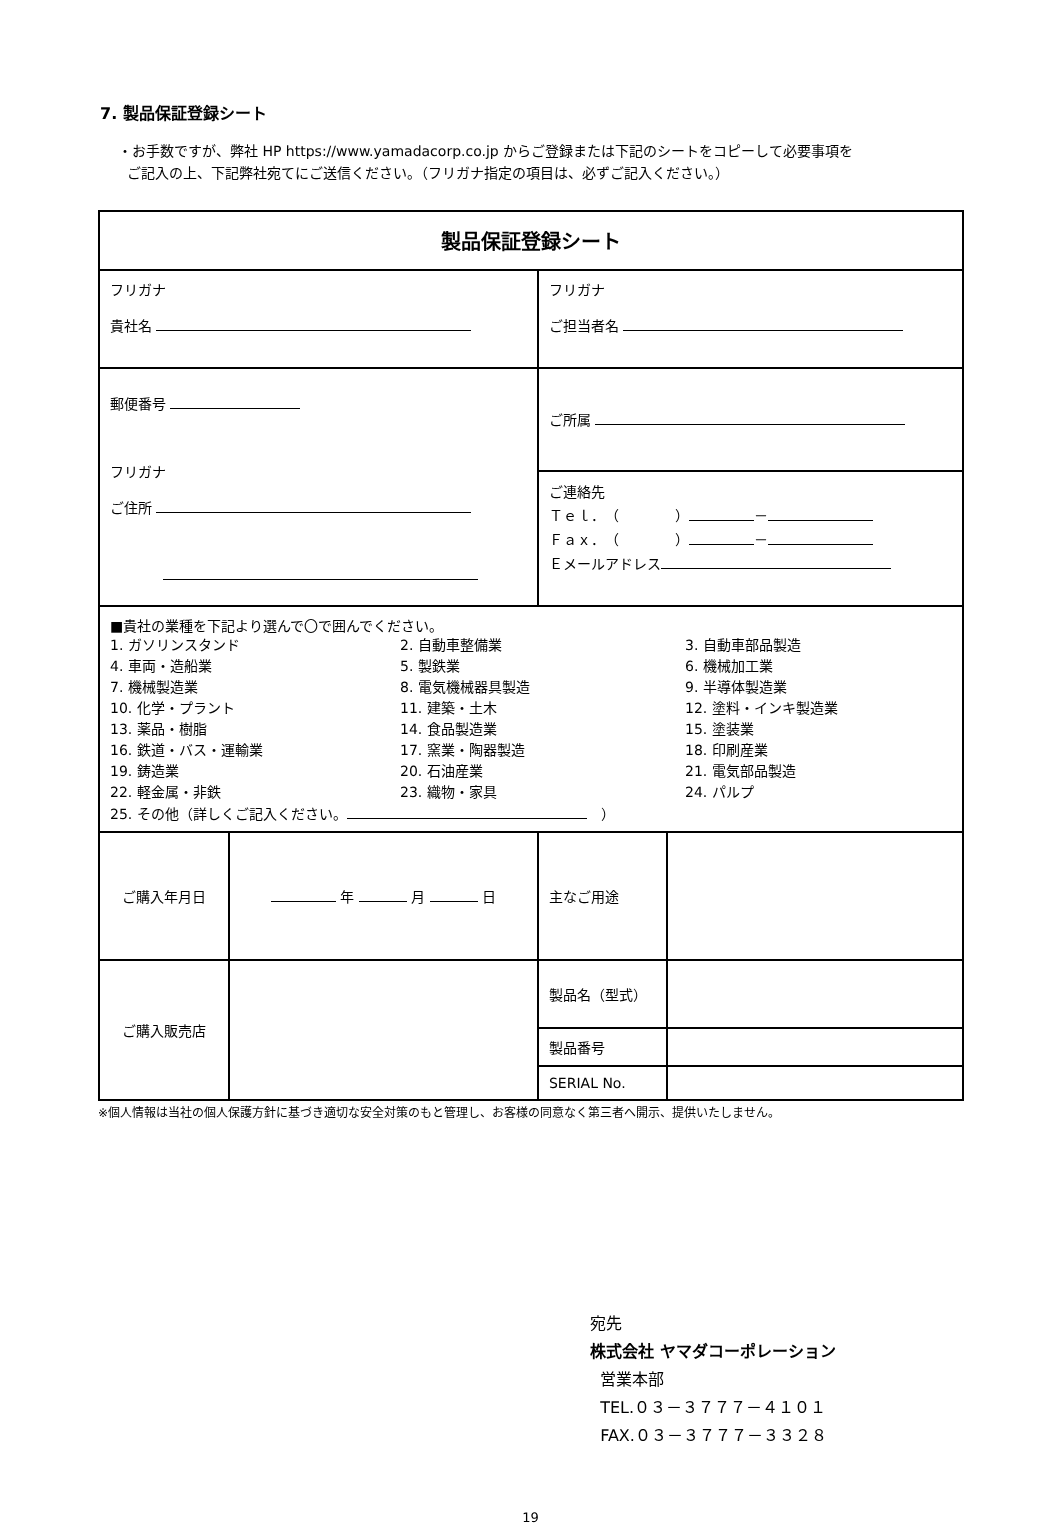7. 製品保証登録シート
・お手数ですが、弊社 HP https://www.yamadacorp.co.jp からご登録または下記のシートをコピーして必要事項を
ご記入の上、下記弊社宛てにご送信ください。（フリガナ指定の項目は、必ずご記入ください。）
| 製品保証登録シート | | | |
| フリガナ 貴社名 | | フリガナ ご担当者名 | |
| 郵便番号 フリガナ ご住所 | | ご所属 | |
| | | ご連絡先 Ｔｅｌ．（ ） － Ｆａｘ．（ ） － Ｅメールアドレス | |
| ■貴社の業種を下記より選んで〇で囲んでください。 1. ガソリンスタンド 2. 自動車整備業 3. 自動車部品製造 4. 車両・造船業 5. 製鉄業 6. 機械加工業 7. 機械製造業 8. 電気機械器具製造 9. 半導体製造業 10. 化学・プラント 11. 建築・土木 12. 塗料・インキ製造業 13. 薬品・樹脂 14. 食品製造業 15. 塗装業 16. 鉄道・バス・運輸業 17. 窯業・陶器製造 18. 印刷産業 19. 鋳造業 20. 石油産業 21. 電気部品製造 22. 軽金属・非鉄 23. 織物・家具 24. パルプ 25. その他（詳しくご記入ください。 ） | | | |
| ご購入年月日 | 年 月 日 | 主なご用途 | |
| ご購入販売店 | | 製品名（型式） | |
| | | 製品番号 | |
| | | SERIAL No. | |
※個人情報は当社の個人保護方針に基づき適切な安全対策のもと管理し、お客様の同意なく第三者へ開示、提供いたしません。
宛先
株式会社 ヤマダコーポレーション
営業本部
TEL.０３－３７７７－４１０１
FAX.０３－３７７７－３３２８
19